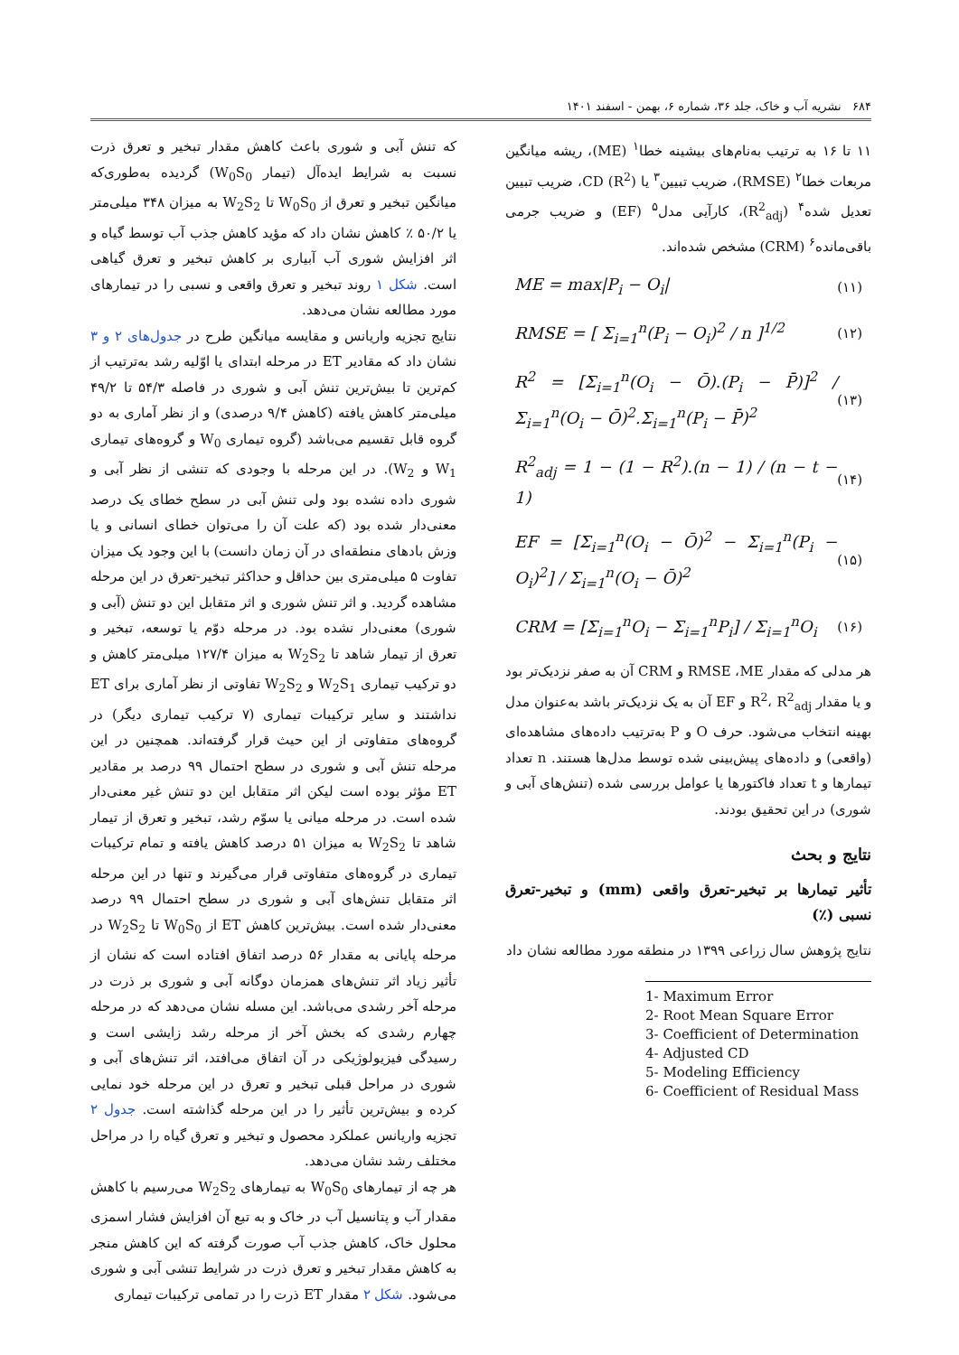۶۸۴ نشریه آب و خاک، جلد ۳۶، شماره ۶، بهمن - اسفند ۱۴۰۱
۱۱ تا ۱۶ به ترتیب به‌نام‌های بیشینه خطا<sup>۱</sup> (ME)، ریشه میانگین مربعات خطا<sup>۲</sup> (RMSE)، ضریب تبیین<sup>۳</sup> یا CD (R<sup>2</sup>)، ضریب تبیین تعدیل شده<sup>۴</sup> (R<sup>2</sup><sub>adj</sub>)، کارآیی مدل<sup>۵</sup> (EF) و ضریب جرمی باقی‌مانده<sup>۶</sup> (CRM) مشخص شده‌اند.
ME = max|P<sub>i</sub> − O<sub>i</sub>| (۱۱)
RMSE = [ Σ<sub>i=1</sub><sup>n</sup>(P<sub>i</sub> − O<sub>i</sub>)<sup>2</sup> / n ]<sup>1/2</sup> (۱۲)
R<sup>2</sup> = [Σ<sub>i=1</sub><sup>n</sup>(O<sub>i</sub> − Ō).(P<sub>i</sub> − P̄)]<sup>2</sup> / Σ<sub>i=1</sub><sup>n</sup>(O<sub>i</sub> − Ō)<sup>2</sup>.Σ<sub>i=1</sub><sup>n</sup>(P<sub>i</sub> − P̄)<sup>2</sup> (۱۳)
R<sup>2</sup><sub>adj</sub> = 1 − (1 − R<sup>2</sup>).(n − 1) / (n − t − 1) (۱۴)
EF = [Σ<sub>i=1</sub><sup>n</sup>(O<sub>i</sub> − Ō)<sup>2</sup> − Σ<sub>i=1</sub><sup>n</sup>(P<sub>i</sub> − O<sub>i</sub>)<sup>2</sup>] / Σ<sub>i=1</sub><sup>n</sup>(O<sub>i</sub> − Ō)<sup>2</sup> (۱۵)
CRM = [Σ<sub>i=1</sub><sup>n</sup>O<sub>i</sub> − Σ<sub>i=1</sub><sup>n</sup>P<sub>i</sub>] / Σ<sub>i=1</sub><sup>n</sup>O<sub>i</sub> (۱۶)
هر مدلی که مقدار RMSE ،ME و CRM آن به صفر نزدیک‌تر بود و یا مقدار R<sup>2</sup>، R<sup>2</sup><sub>adj</sub> و EF آن به یک نزدیک‌تر باشد به‌عنوان مدل بهینه انتخاب می‌شود. حرف O و P به‌ترتیب داده‌های مشاهده‌ای (واقعی) و داده‌های پیش‌بینی شده توسط مدل‌ها هستند. n تعداد تیمارها و t تعداد فاکتورها یا عوامل بررسی شده (تنش‌های آبی و شوری) در این تحقیق بودند.
نتایج و بحث
تأثیر تیمارها بر تبخیر-تعرق واقعی (mm) و تبخیر-تعرق نسبی (٪)
نتایج پژوهش سال زراعی ۱۳۹۹ در منطقه مورد مطالعه نشان داد
1- Maximum Error
2- Root Mean Square Error
3- Coefficient of Determination
4- Adjusted CD
5- Modeling Efficiency
6- Coefficient of Residual Mass
که تنش آبی و شوری باعث کاهش مقدار تبخیر و تعرق ذرت نسبت به شرایط ایده‌آل (تیمار W<sub>0</sub>S<sub>0</sub>) گردیده به‌طوری‌که میانگین تبخیر و تعرق از W<sub>0</sub>S<sub>0</sub> تا W<sub>2</sub>S<sub>2</sub> به میزان ۳۴۸ میلی‌متر یا ۵۰/۲ ٪ کاهش نشان داد که مؤید کاهش جذب آب توسط گیاه و اثر افزایش شوری آب آبیاری بر کاهش تبخیر و تعرق گیاهی است. شکل ۱ روند تبخیر و تعرق واقعی و نسبی را در تیمارهای مورد مطالعه نشان می‌دهد.
نتایج تجزیه واریانس و مقایسه میانگین طرح در جدول‌های ۲ و ۳ نشان داد که مقادیر ET در مرحله ابتدای یا اوّلیه رشد به‌ترتیب از کم‌ترین تا بیش‌ترین تنش آبی و شوری در فاصله ۵۴/۳ تا ۴۹/۲ میلی‌متر کاهش یافته (کاهش ۹/۴ درصدی) و از نظر آماری به دو گروه قابل تقسیم می‌باشد (گروه تیماری W<sub>0</sub> و گروه‌های تیماری W<sub>1</sub> و W<sub>2</sub>). در این مرحله با وجودی که تنشی از نظر آبی و شوری داده نشده بود ولی تنش آبی در سطح خطای یک درصد معنی‌دار شده بود (که علت آن را می‌توان خطای انسانی و یا وزش بادهای منطقه‌ای در آن زمان دانست) با این وجود یک میزان تفاوت ۵ میلی‌متری بین حداقل و حداکثر تبخیر-تعرق در این مرحله مشاهده گردید. و اثر تنش شوری و اثر متقابل این دو تنش (آبی و شوری) معنی‌دار نشده بود. در مرحله دوّم یا توسعه، تبخیر و تعرق از تیمار شاهد تا W<sub>2</sub>S<sub>2</sub> به میزان ۱۲۷/۴ میلی‌متر کاهش و دو ترکیب تیماری W<sub>2</sub>S<sub>1</sub> و W<sub>2</sub>S<sub>2</sub> تفاوتی از نظر آماری برای ET نداشتند و سایر ترکیبات تیماری (۷ ترکیب تیماری دیگر) در گروه‌های متفاوتی از این حیث قرار گرفته‌اند. همچنین در این مرحله تنش آبی و شوری در سطح احتمال ۹۹ درصد بر مقادیر ET مؤثر بوده است لیکن اثر متقابل این دو تنش غیر معنی‌دار شده است. در مرحله میانی یا سوّم رشد، تبخیر و تعرق از تیمار شاهد تا W<sub>2</sub>S<sub>2</sub> به میزان ۵۱ درصد کاهش یافته و تمام ترکیبات تیماری در گروه‌های متفاوتی قرار می‌گیرند و تنها در این مرحله اثر متقابل تنش‌های آبی و شوری در سطح احتمال ۹۹ درصد معنی‌دار شده است. بیش‌ترین کاهش ET از W<sub>0</sub>S<sub>0</sub> تا W<sub>2</sub>S<sub>2</sub> در مرحله پایانی به مقدار ۵۶ درصد اتفاق افتاده است که نشان از تأثیر زیاد اثر تنش‌های همزمان دوگانه آبی و شوری بر ذرت در مرحله آخر رشدی می‌باشد. این مسله نشان می‌دهد که در مرحله چهارم رشدی که بخش آخر از مرحله رشد زایشی است و رسیدگی فیزیولوژیکی در آن اتفاق می‌افتد، اثر تنش‌های آبی و شوری در مراحل قبلی تبخیر و تعرق در این مرحله خود نمایی کرده و بیش‌ترین تأثیر را در این مرحله گذاشته است. جدول ۲ تجزیه واریانس عملکرد محصول و تبخیر و تعرق گیاه را در مراحل مختلف رشد نشان می‌دهد.
هر چه از تیمارهای W<sub>0</sub>S<sub>0</sub> به تیمارهای W<sub>2</sub>S<sub>2</sub> می‌رسیم با کاهش مقدار آب و پتانسیل آب در خاک و به تبع آن افزایش فشار اسمزی محلول خاک، کاهش جذب آب صورت گرفته که این کاهش منجر به کاهش مقدار تبخیر و تعرق ذرت در شرایط تنشی آبی و شوری می‌شود. شکل ۲ مقدار ET ذرت را در تمامی ترکیبات تیماری